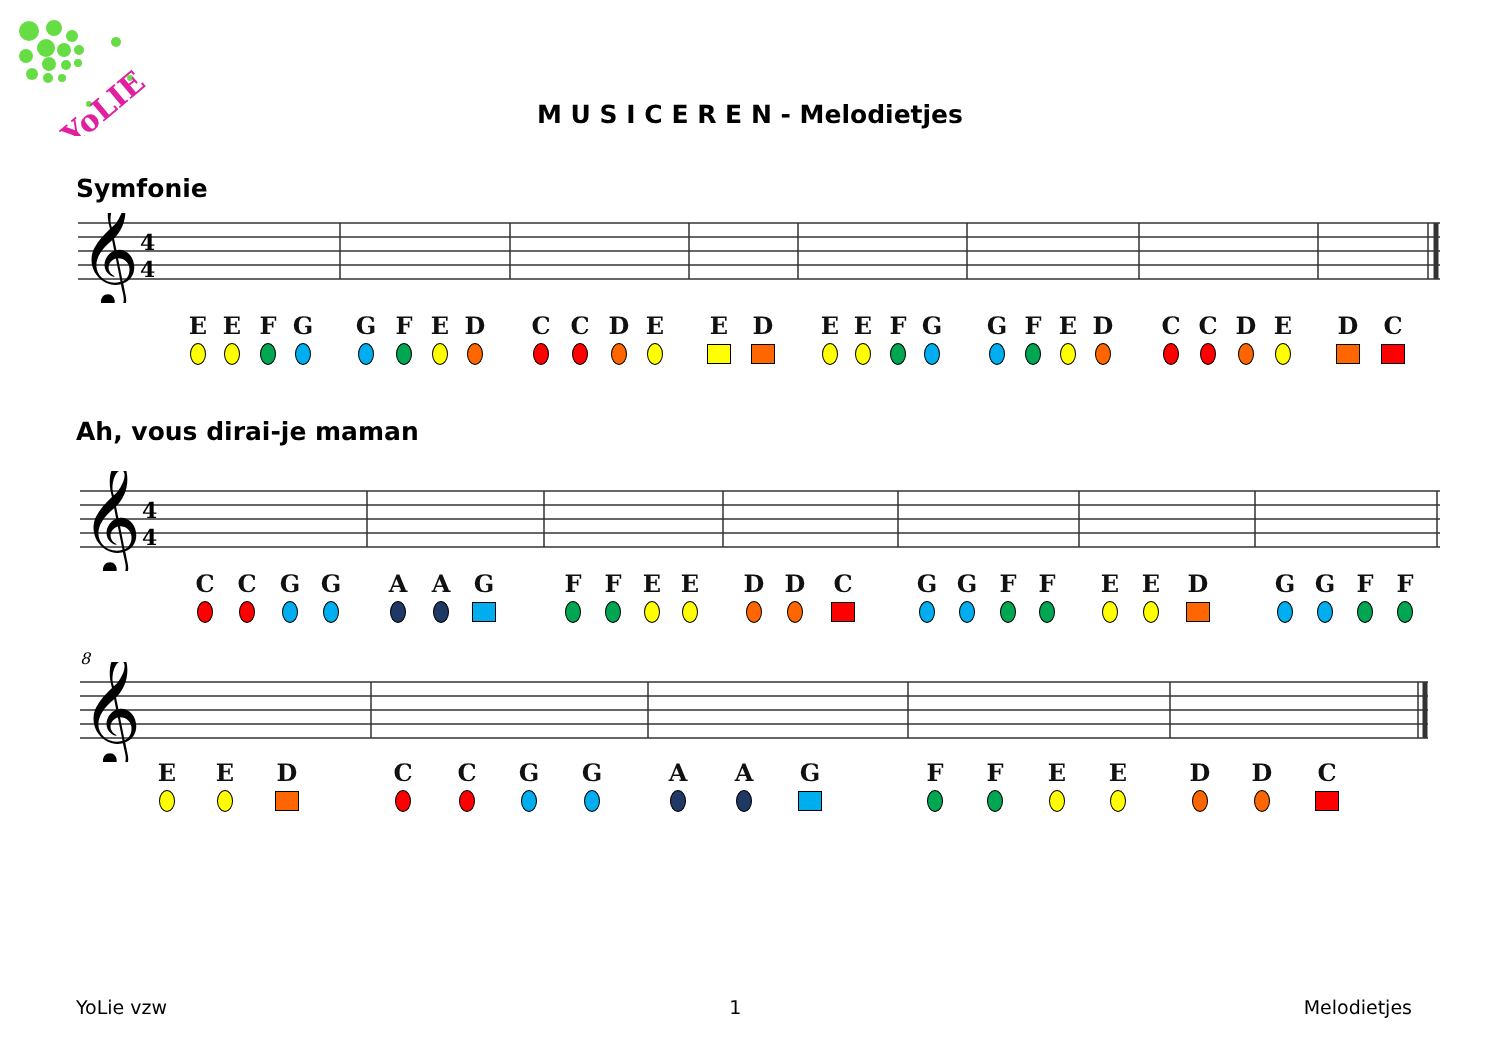YoLIE
M U S I C E R E N - Melodietjes
Symfonie
𝄞
4
4
E E F G G F E D C C D E E D E E F G G F E D C C D E D C
Ah, vous dirai-je maman
𝄞
4
4
C C G G A A G F F E E D D C G G F F E E D G G F F
8
𝄞
E E D C C G G A A G F F E E D D C
YoLie vzw 1 Melodietjes